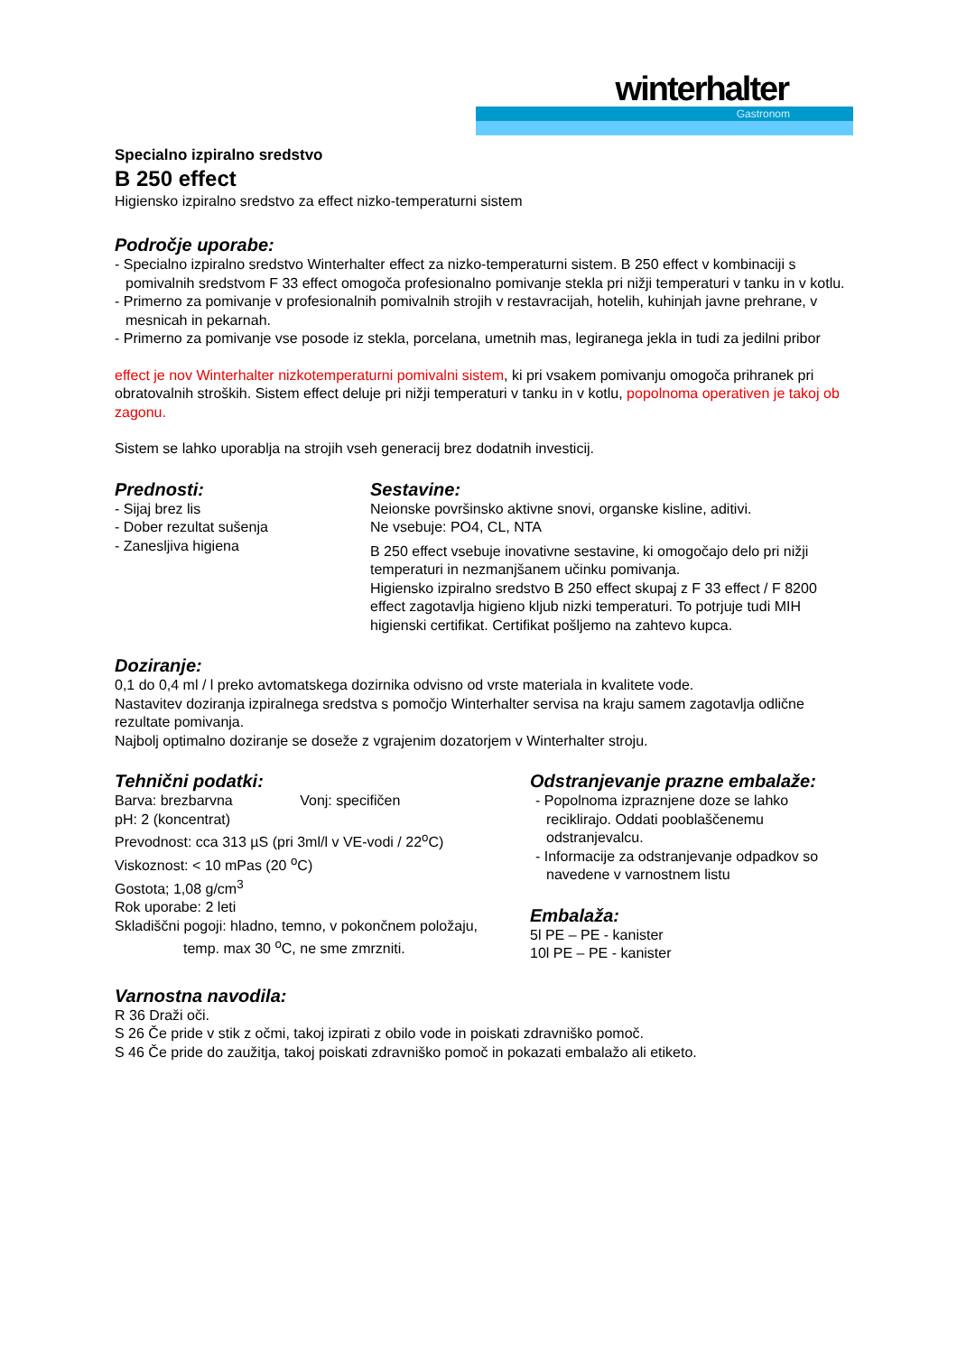winterhalter
Gastronom
Specialno izpiralno sredstvo
B 250 effect
Higiensko izpiralno sredstvo za effect nizko-temperaturni sistem
Področje uporabe:
- Specialno izpiralno sredstvo Winterhalter effect za nizko-temperaturni sistem. B 250 effect v kombinaciji s pomivalnih sredstvom F 33 effect omogoča profesionalno pomivanje stekla pri nižji temperaturi v tanku in v kotlu.
- Primerno za pomivanje v profesionalnih pomivalnih strojih v restavracijah, hotelih, kuhinjah javne prehrane, v mesnicah in pekarnah.
- Primerno za pomivanje vse posode iz stekla, porcelana, umetnih mas, legiranega jekla in tudi za jedilni pribor
effect je nov Winterhalter nizkotemperaturni pomivalni sistem, ki pri vsakem pomivanju omogoča prihranek pri obratovalnih stroških. Sistem effect deluje pri nižji temperaturi v tanku in v kotlu, popolnoma operativen je takoj ob zagonu.
Sistem se lahko uporablja na strojih vseh generacij brez dodatnih investicij.
Prednosti:
- Sijaj brez lis
- Dober rezultat sušenja
- Zanesljiva higiena
Sestavine:
Neionske površinsko aktivne snovi, organske kisline, aditivi.
Ne vsebuje: PO4, CL, NTA
B 250 effect vsebuje inovativne sestavine, ki omogočajo delo pri nižji temperaturi in nezmanjšanem učinku pomivanja.
Higiensko izpiralno sredstvo B 250 effect skupaj z F 33 effect / F 8200 effect zagotavlja higieno kljub nizki temperaturi. To potrjuje tudi MIH higienski certifikat. Certifikat pošljemo na zahtevo kupca.
Doziranje:
0,1 do 0,4 ml / l preko avtomatskega dozirnika odvisno od vrste materiala in kvalitete vode.
Nastavitev doziranja izpiralnega sredstva s pomočjo Winterhalter servisa na kraju samem zagotavlja odlične rezultate pomivanja.
Najbolj optimalno doziranje se doseže z vgrajenim dozatorjem v Winterhalter stroju.
Tehnični podatki:
Barva: brezbarvna Vonj: specifičen
pH: 2 (koncentrat)
Prevodnost: cca 313 µS (pri 3ml/l v VE-vodi / 22<sup>o</sup>C)
Viskoznost: < 10 mPas (20 <sup>o</sup>C)
Gostota; 1,08 g/cm<sup>3</sup>
Rok uporabe: 2 leti
Skladiščni pogoji: hladno, temno, v pokončnem položaju,
temp. max 30 <sup>o</sup>C, ne sme zmrzniti.
Odstranjevanje prazne embalaže:
- Popolnoma izpraznjene doze se lahko reciklirajo. Oddati pooblaščenemu odstranjevalcu.
- Informacije za odstranjevanje odpadkov so navedene v varnostnem listu
Embalaža:
5l PE – PE - kanister
10l PE – PE - kanister
Varnostna navodila:
R 36 Draži oči.
S 26 Če pride v stik z očmi, takoj izpirati z obilo vode in poiskati zdravniško pomoč.
S 46 Če pride do zaužitja, takoj poiskati zdravniško pomoč in pokazati embalažo ali etiketo.